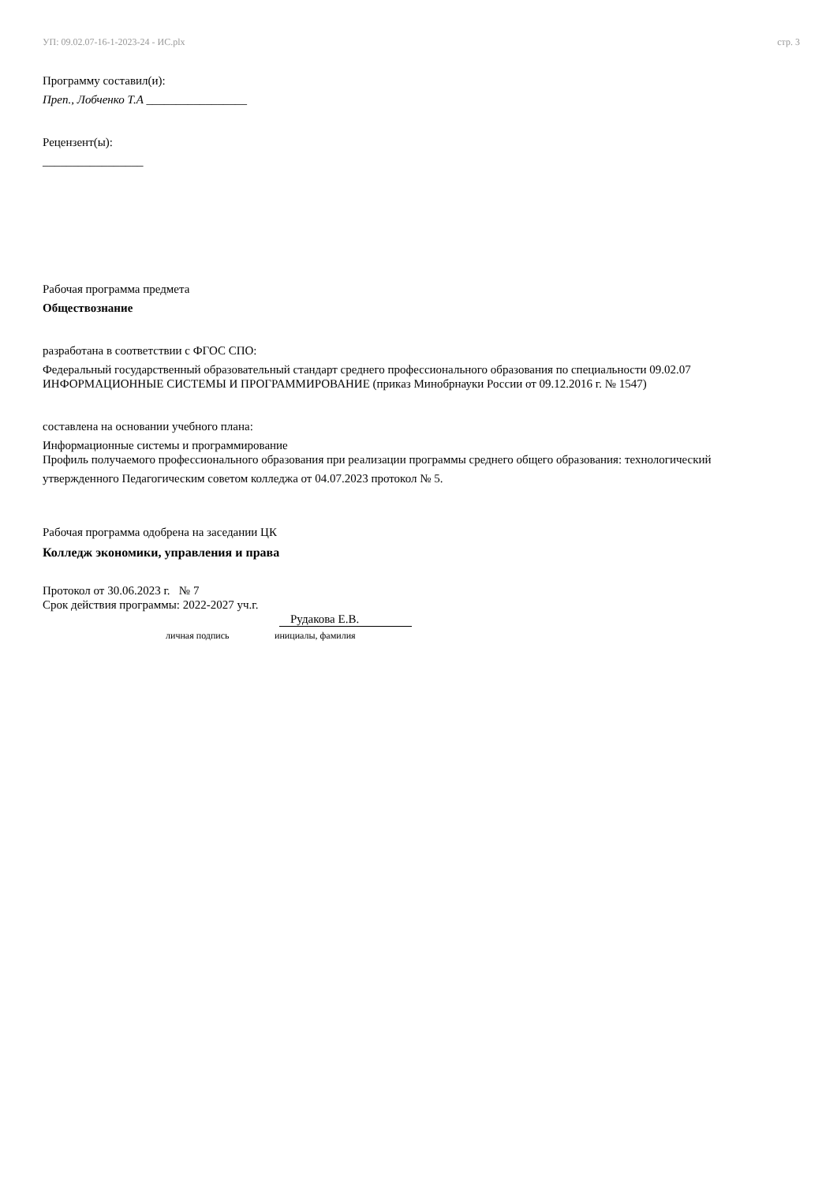УП: 09.02.07-16-1-2023-24 - ИС.plx стр. 3
Программу составил(и):
Преп., Лобченко Т.А _________________
Рецензент(ы):
_________________
Рабочая программа предмета
Обществознание
разработана в соответствии с ФГОС СПО:
Федеральный государственный образовательный стандарт среднего профессионального образования по специальности 09.02.07 ИНФОРМАЦИОННЫЕ СИСТЕМЫ И ПРОГРАММИРОВАНИЕ (приказ Минобрнауки России от 09.12.2016 г. № 1547)
составлена на основании учебного плана:
Информационные системы и программирование
Профиль получаемого профессионального образования при реализации программы среднего общего образования: технологический
утвержденного Педагогическим советом колледжа от 04.07.2023 протокол № 5.
Рабочая программа одобрена на заседании ЦК
Колледж экономики, управления и права
Протокол от 30.06.2023 г. № 7
Срок действия программы: 2022-2027 уч.г.
Рудакова Е.В.
личная подпись инициалы, фамилия